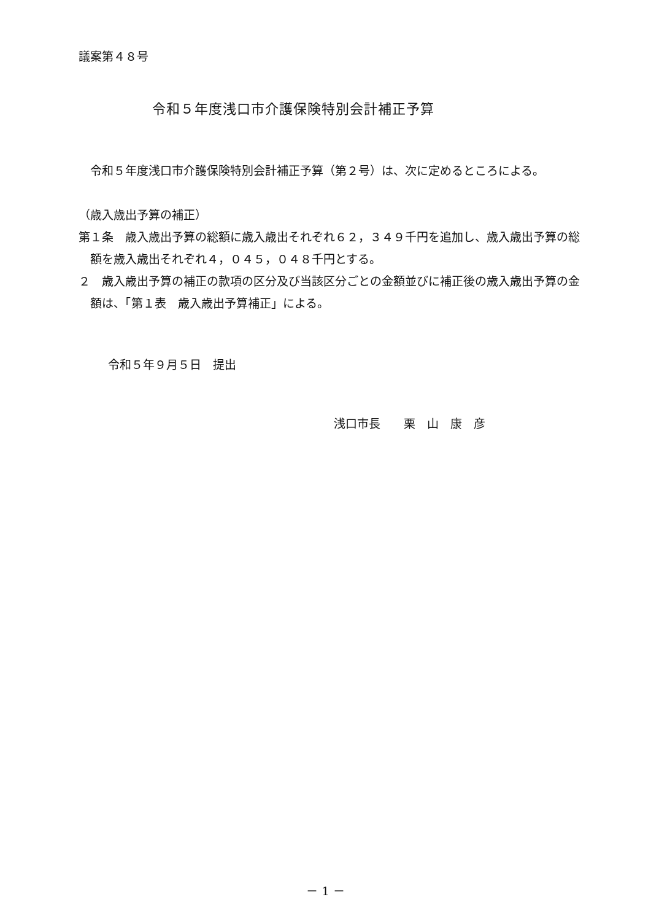議案第４８号
令和５年度浅口市介護保険特別会計補正予算
令和５年度浅口市介護保険特別会計補正予算（第２号）は、次に定めるところによる。
（歳入歳出予算の補正）
第１条　歳入歳出予算の総額に歳入歳出それぞれ６２，３４９千円を追加し、歳入歳出予算の総額を歳入歳出それぞれ４，０４５，０４８千円とする。
２　歳入歳出予算の補正の款項の区分及び当該区分ごとの金額並びに補正後の歳入歳出予算の金額は、「第１表　歳入歳出予算補正」による。
令和５年９月５日　提出
浅口市長　　栗　山　康　彦
－ 1 －